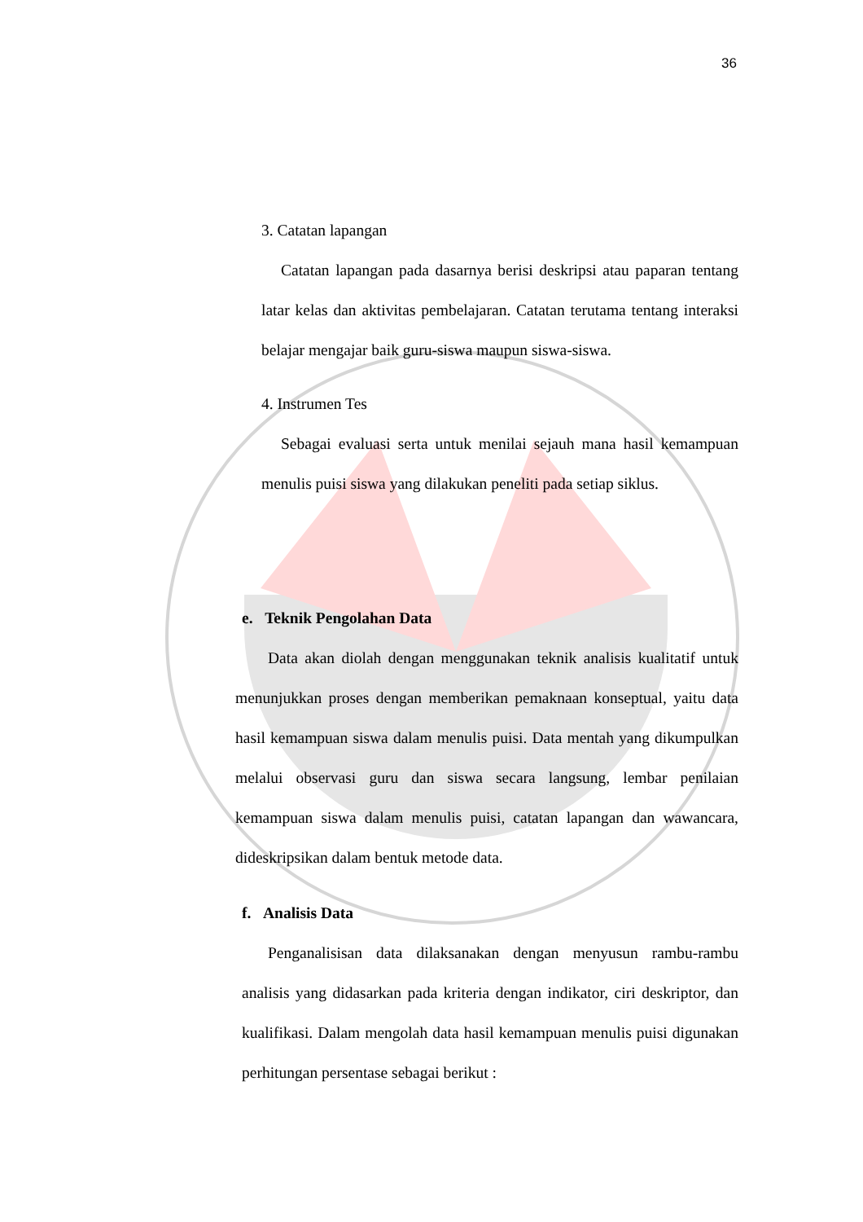36
3. Catatan lapangan
Catatan lapangan pada dasarnya berisi deskripsi atau paparan tentang latar kelas dan aktivitas pembelajaran. Catatan terutama tentang interaksi belajar mengajar baik guru-siswa maupun siswa-siswa.
4. Instrumen Tes
Sebagai evaluasi serta untuk menilai sejauh mana hasil kemampuan menulis puisi siswa yang dilakukan peneliti pada setiap siklus.
e. Teknik Pengolahan Data
Data akan diolah dengan menggunakan teknik analisis kualitatif untuk menunjukkan proses dengan memberikan pemaknaan konseptual, yaitu data hasil kemampuan siswa dalam menulis puisi. Data mentah yang dikumpulkan melalui observasi guru dan siswa secara langsung, lembar penilaian kemampuan siswa dalam menulis puisi, catatan lapangan dan wawancara, dideskripsikan dalam bentuk metode data.
f. Analisis Data
Penganalisisan data dilaksanakan dengan menyusun rambu-rambu analisis yang didasarkan pada kriteria dengan indikator, ciri deskriptor, dan kualifikasi. Dalam mengolah data hasil kemampuan menulis puisi digunakan perhitungan persentase sebagai berikut :